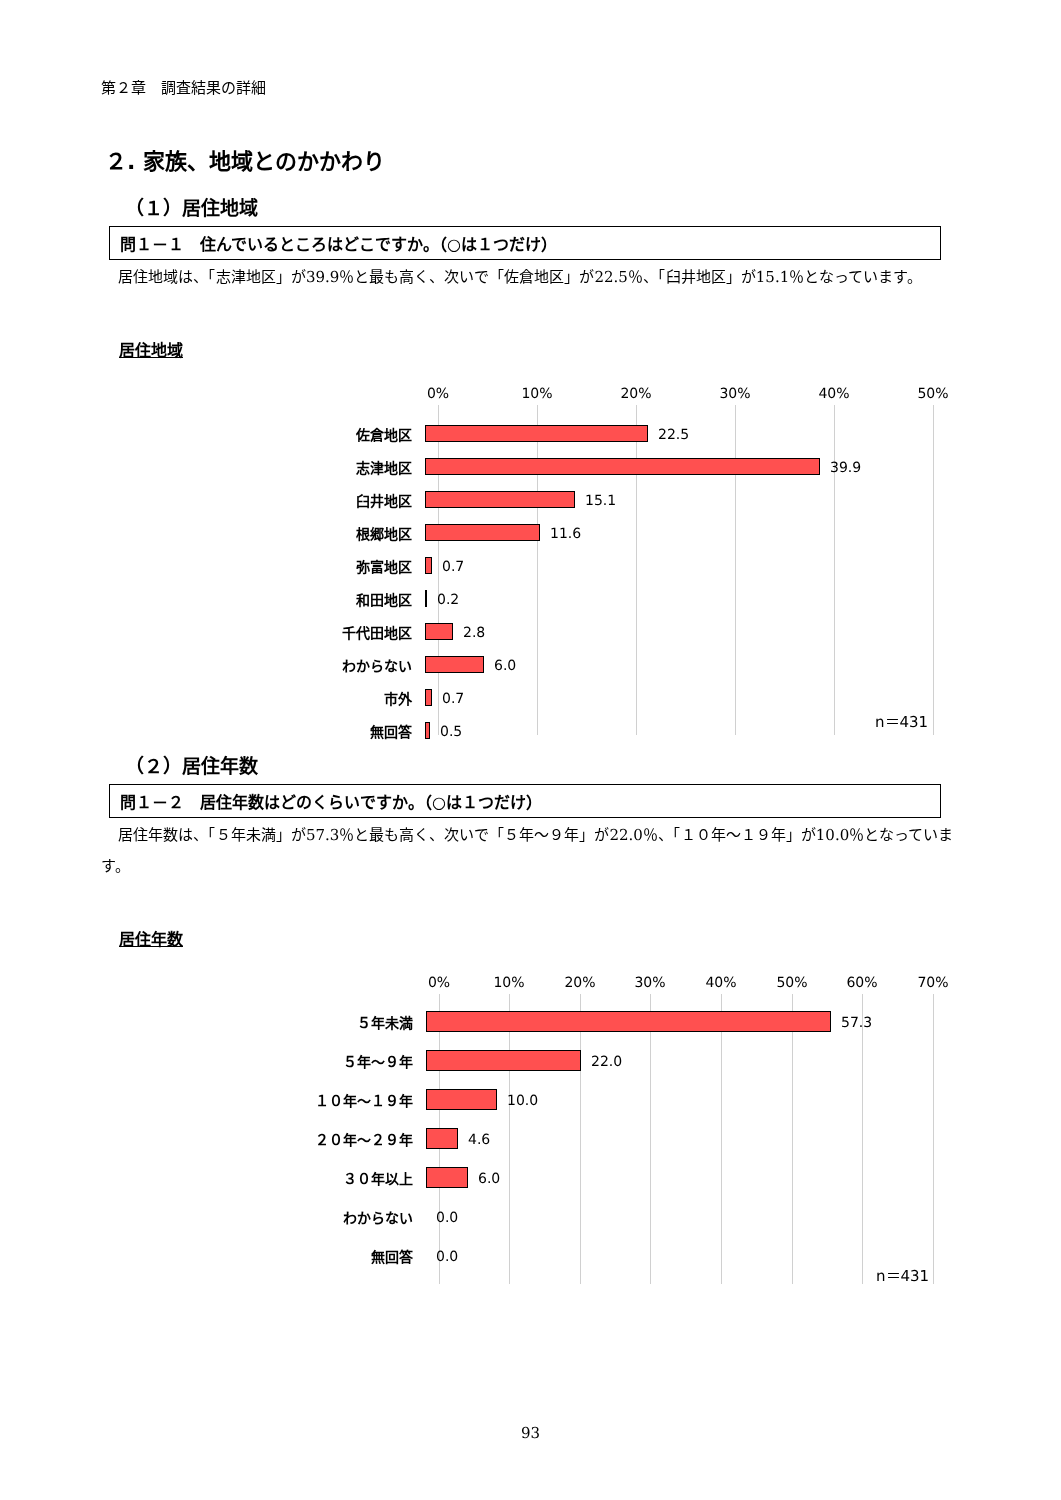第２章　調査結果の詳細
２. 家族、地域とのかかわり
（１）居住地域
問１－１　住んでいるところはどこですか。（○は１つだけ）
居住地域は、「志津地区」が39.9％と最も高く、次いで「佐倉地区」が22.5％、「臼井地区」が15.1％となっています。
居住地域
0% 10% 20% 30% 40% 50%
佐倉地区 22.5
志津地区 39.9
臼井地区 15.1
根郷地区 11.6
弥富地区 0.7
和田地区 0.2
千代田地区 2.8
わからない 6.0
市外 0.7
無回答 0.5
n＝431
（２）居住年数
問１－２　居住年数はどのくらいですか。（○は１つだけ）
居住年数は、「５年未満」が57.3％と最も高く、次いで「５年～９年」が22.0％、「１０年～１９年」が10.0％となっています。
居住年数
0% 10% 20% 30% 40% 50% 60% 70%
５年未満 57.3
５年～９年 22.0
１０年～１９年 10.0
２０年～２９年 4.6
３０年以上 6.0
わからない 0.0
無回答 0.0
n＝431
93